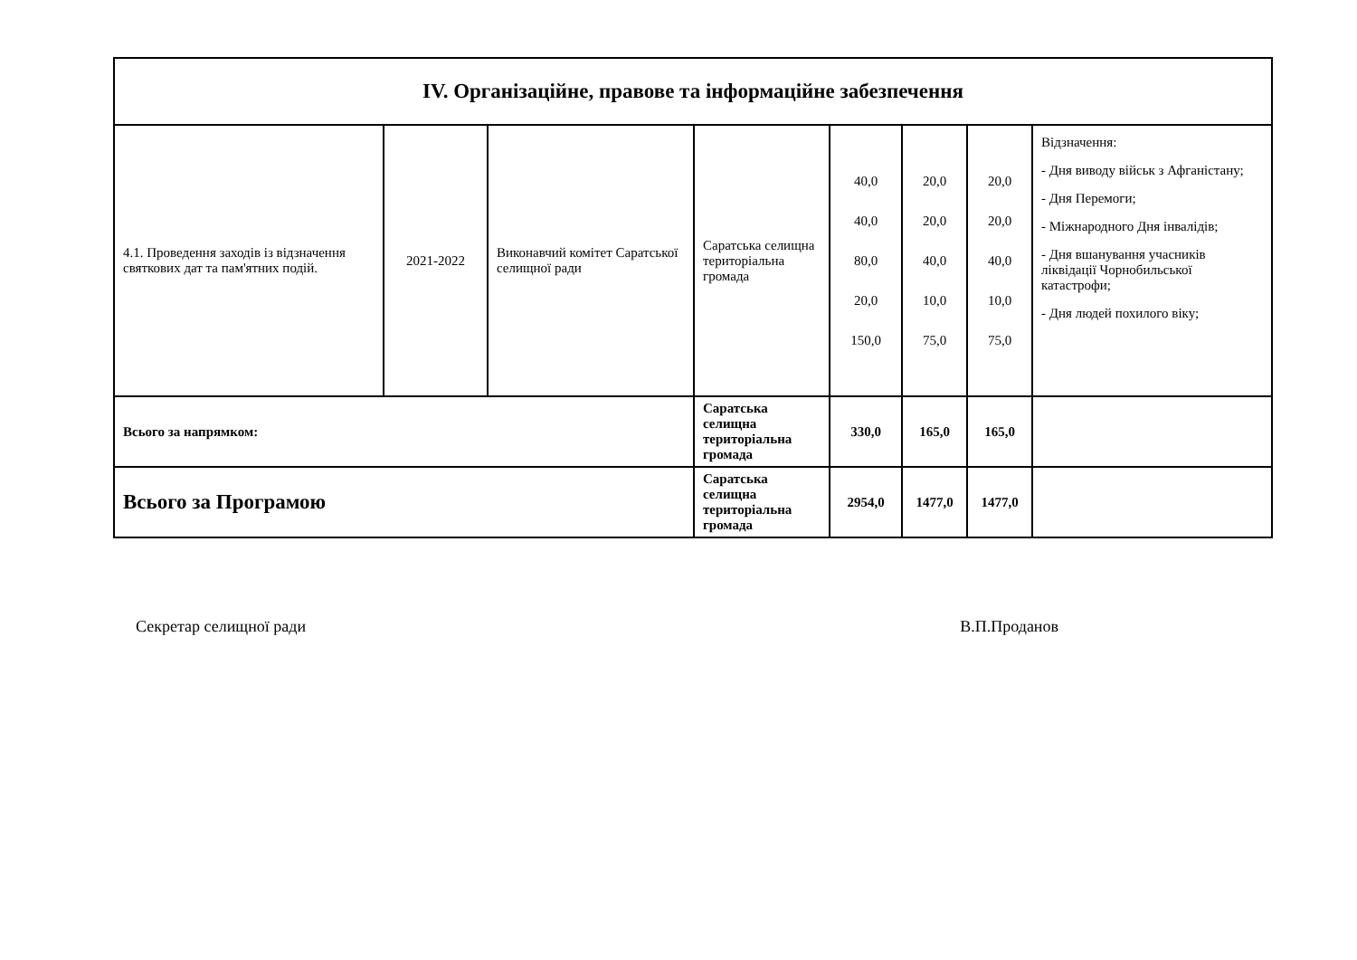| IV. Організаційне, правове та інформаційне забезпечення | | | | | | | |
| 4.1. Проведення заходів із відзначення святкових дат та пам'ятних подій. | 2021-2022 | Виконавчий комітет Саратської селищної ради | Саратська селищна територіальна громада | 40,0 40,0 80,0 20,0 150,0 | 20,0 20,0 40,0 10,0 75,0 | 20,0 20,0 40,0 10,0 75,0 | Відзначення: - Дня виводу військ з Афганістану; - Дня Перемоги; - Міжнародного Дня інвалідів; - Дня вшанування учасників ліквідації Чорнобильської катастрофи; - Дня людей похилого віку; |
| Всього за напрямком: | | | Саратська селищна територіальна громада | 330,0 | 165,0 | 165,0 | |
| Всього за Програмою | | | Саратська селищна територіальна громада | 2954,0 | 1477,0 | 1477,0 | |
Секретар селищної ради В.П.Проданов